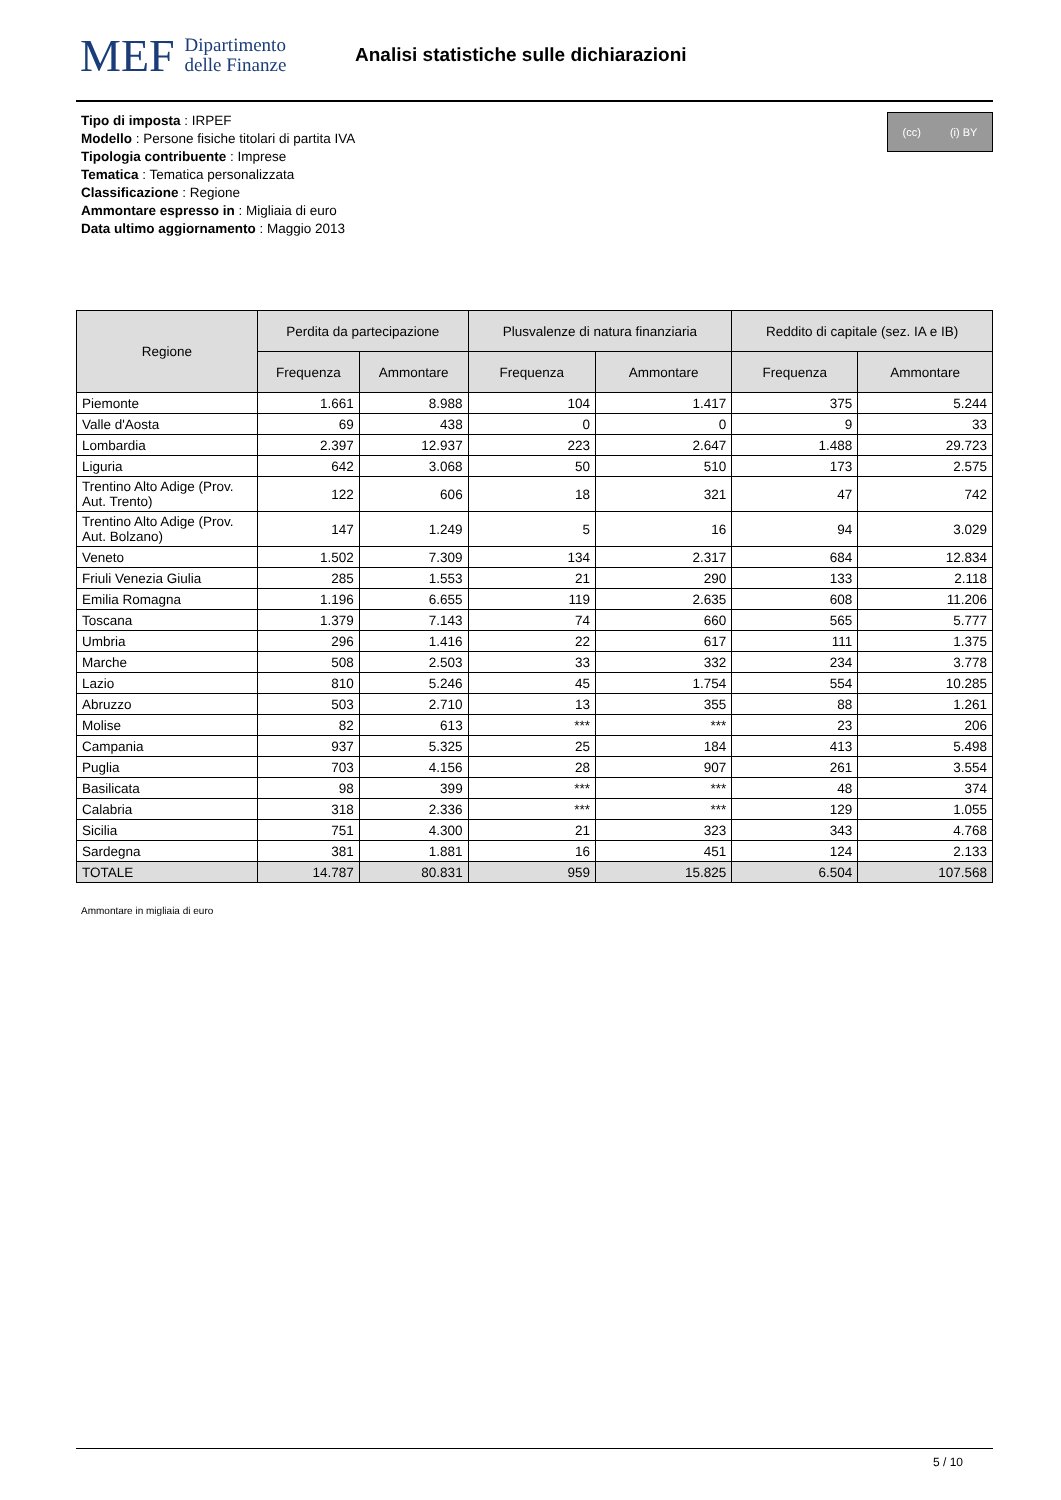MEF Dipartimento
delle Finanze
Analisi statistiche sulle dichiarazioni
(cc) (i) BY
Tipo di imposta : IRPEF
Modello : Persone fisiche titolari di partita IVA
Tipologia contribuente : Imprese
Tematica : Tematica personalizzata
Classificazione : Regione
Ammontare espresso in : Migliaia di euro
Data ultimo aggiornamento : Maggio 2013
| Regione | Perdita da partecipazione | | Plusvalenze di natura finanziaria | | Reddito di capitale (sez. IA e IB) | |
| --- | --- | --- | --- | --- | --- | --- |
| | Frequenza | Ammontare | Frequenza | Ammontare | Frequenza | Ammontare |
| Piemonte | 1.661 | 8.988 | 104 | 1.417 | 375 | 5.244 |
| Valle d'Aosta | 69 | 438 | 0 | 0 | 9 | 33 |
| Lombardia | 2.397 | 12.937 | 223 | 2.647 | 1.488 | 29.723 |
| Liguria | 642 | 3.068 | 50 | 510 | 173 | 2.575 |
| Trentino Alto Adige (Prov. Aut. Trento) | 122 | 606 | 18 | 321 | 47 | 742 |
| Trentino Alto Adige (Prov. Aut. Bolzano) | 147 | 1.249 | 5 | 16 | 94 | 3.029 |
| Veneto | 1.502 | 7.309 | 134 | 2.317 | 684 | 12.834 |
| Friuli Venezia Giulia | 285 | 1.553 | 21 | 290 | 133 | 2.118 |
| Emilia Romagna | 1.196 | 6.655 | 119 | 2.635 | 608 | 11.206 |
| Toscana | 1.379 | 7.143 | 74 | 660 | 565 | 5.777 |
| Umbria | 296 | 1.416 | 22 | 617 | 111 | 1.375 |
| Marche | 508 | 2.503 | 33 | 332 | 234 | 3.778 |
| Lazio | 810 | 5.246 | 45 | 1.754 | 554 | 10.285 |
| Abruzzo | 503 | 2.710 | 13 | 355 | 88 | 1.261 |
| Molise | 82 | 613 | *** | *** | 23 | 206 |
| Campania | 937 | 5.325 | 25 | 184 | 413 | 5.498 |
| Puglia | 703 | 4.156 | 28 | 907 | 261 | 3.554 |
| Basilicata | 98 | 399 | *** | *** | 48 | 374 |
| Calabria | 318 | 2.336 | *** | *** | 129 | 1.055 |
| Sicilia | 751 | 4.300 | 21 | 323 | 343 | 4.768 |
| Sardegna | 381 | 1.881 | 16 | 451 | 124 | 2.133 |
| TOTALE | 14.787 | 80.831 | 959 | 15.825 | 6.504 | 107.568 |
Ammontare in migliaia di euro
5 / 10